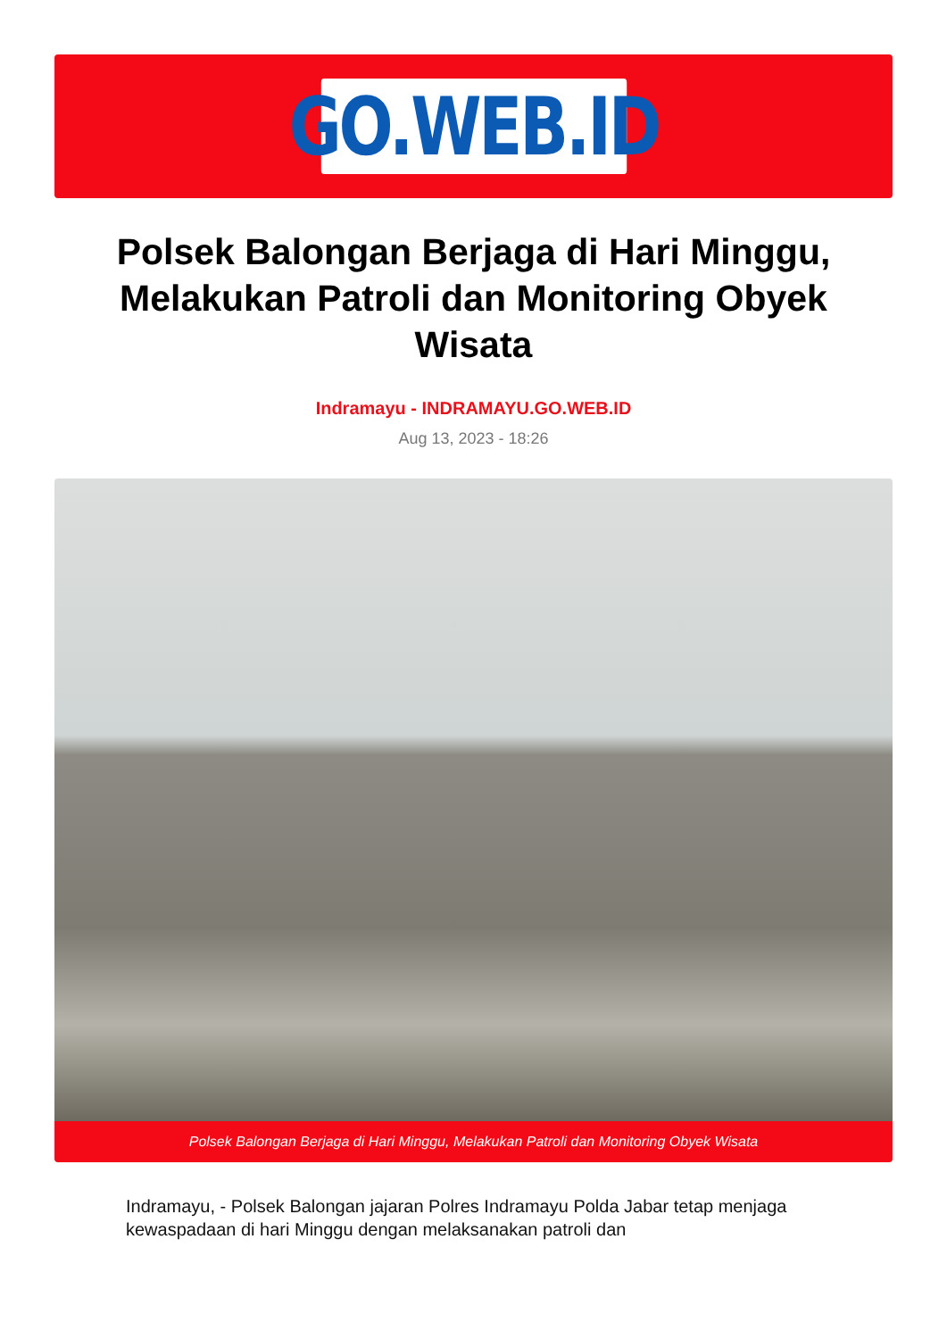GO.WEB.ID
Polsek Balongan Berjaga di Hari Minggu, Melakukan Patroli dan Monitoring Obyek Wisata
Indramayu - INDRAMAYU.GO.WEB.ID
Aug 13, 2023 - 18:26
Polsek Balongan Berjaga di Hari Minggu, Melakukan Patroli dan Monitoring Obyek Wisata
Indramayu, - Polsek Balongan jajaran Polres Indramayu Polda Jabar tetap menjaga kewaspadaan di hari Minggu dengan melaksanakan patroli dan